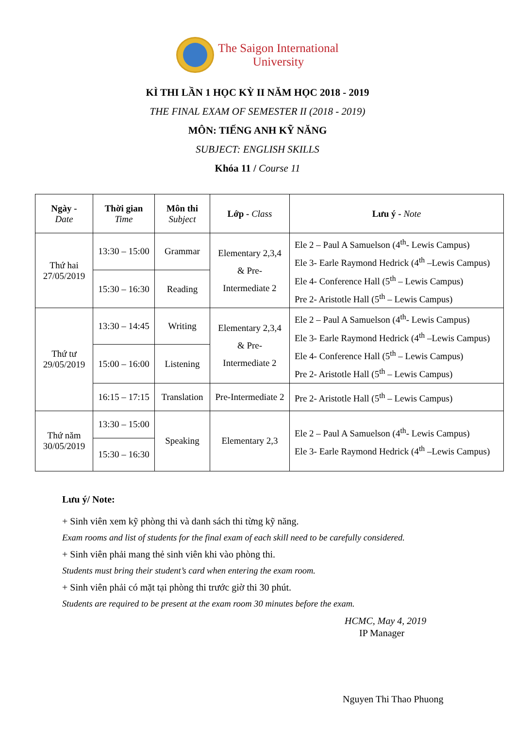The Saigon International
University
KÌ THI LẦN 1 HỌC KỲ II NĂM HỌC 2018 - 2019
THE FINAL EXAM OF SEMESTER II (2018 - 2019)
MÔN: TIẾNG ANH KỸ NĂNG
SUBJECT: ENGLISH SKILLS
Khóa 11 / Course 11
| Ngày - Date | Thời gian Time | Môn thi Subject | Lớp - Class | Lưu ý - Note |
| --- | --- | --- | --- | --- |
| Thứ hai 27/05/2019 | 13:30 – 15:00 | Grammar | Elementary 2,3,4 & Pre- Intermediate 2 | Ele 2 – Paul A Samuelson (4<sup>th</sup>- Lewis Campus) Ele 3- Earle Raymond Hedrick (4<sup>th</sup> –Lewis Campus) Ele 4- Conference Hall (5<sup>th</sup> – Lewis Campus) Pre 2- Aristotle Hall (5<sup>th</sup> – Lewis Campus) |
| | 15:30 – 16:30 | Reading | | |
| Thứ tư 29/05/2019 | 13:30 – 14:45 | Writing | Elementary 2,3,4 & Pre- Intermediate 2 | Ele 2 – Paul A Samuelson (4<sup>th</sup>- Lewis Campus) Ele 3- Earle Raymond Hedrick (4<sup>th</sup> –Lewis Campus) Ele 4- Conference Hall (5<sup>th</sup> – Lewis Campus) Pre 2- Aristotle Hall (5<sup>th</sup> – Lewis Campus) |
| | 15:00 – 16:00 | Listening | | |
| | 16:15 – 17:15 | Translation | Pre-Intermediate 2 | Pre 2- Aristotle Hall (5<sup>th</sup> – Lewis Campus) |
| Thứ năm 30/05/2019 | 13:30 – 15:00 | Speaking | Elementary 2,3 | Ele 2 – Paul A Samuelson (4<sup>th</sup>- Lewis Campus) Ele 3- Earle Raymond Hedrick (4<sup>th</sup> –Lewis Campus) |
| | 15:30 – 16:30 | | | |
Lưu ý/ Note:
+ Sinh viên xem kỹ phòng thi và danh sách thi từng kỹ năng.
Exam rooms and list of students for the final exam of each skill need to be carefully considered.
+ Sinh viên phải mang thẻ sinh viên khi vào phòng thi.
Students must bring their student’s card when entering the exam room.
+ Sinh viên phải có mặt tại phòng thi trước giờ thi 30 phút.
Students are required to be present at the exam room 30 minutes before the exam.
HCMC, May 4, 2019
IP Manager
Nguyen Thi Thao Phuong